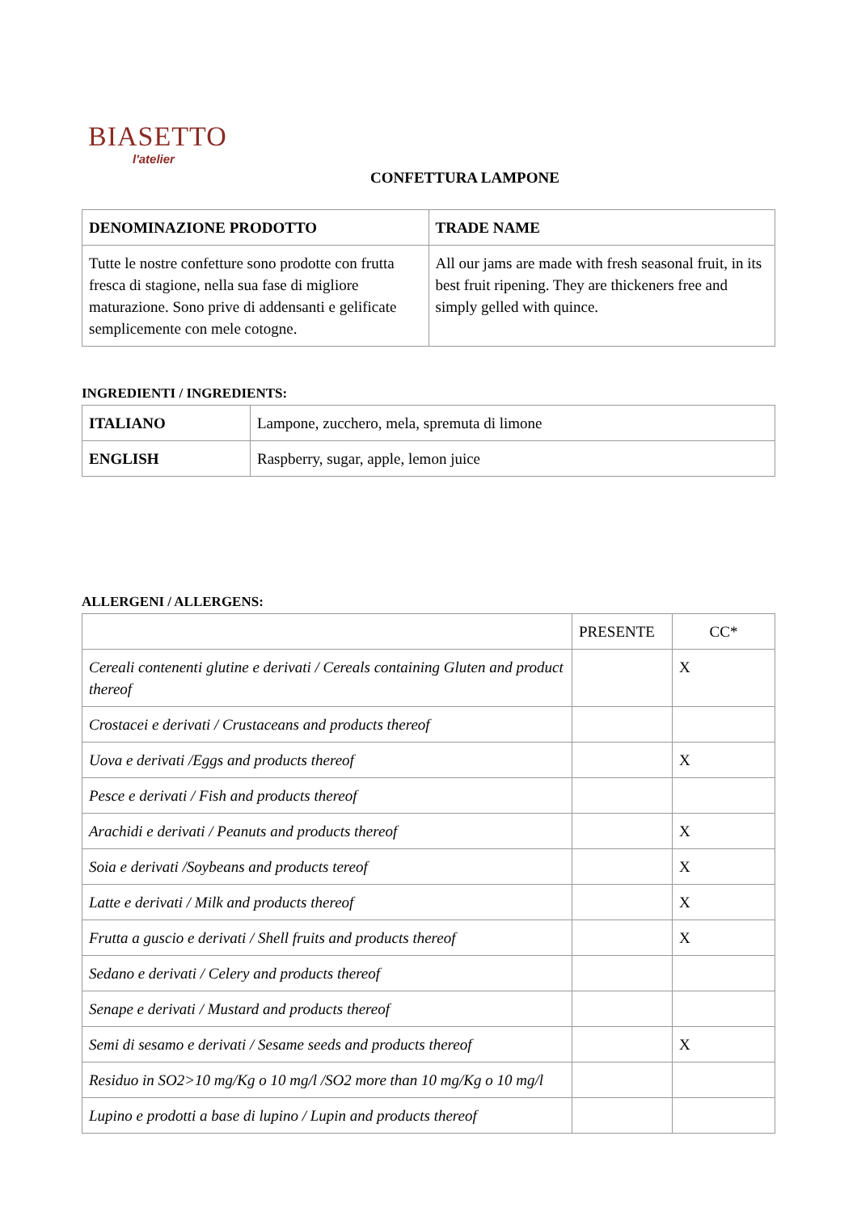BIASETTO
l'atelier
CONFETTURA LAMPONE
| DENOMINAZIONE PRODOTTO | TRADE NAME |
| --- | --- |
| Tutte le nostre confetture sono prodotte con frutta fresca di stagione, nella sua fase di migliore maturazione. Sono prive di addensanti e gelificate semplicemente con mele cotogne. | All our jams are made with fresh seasonal fruit, in its best fruit ripening. They are thickeners free and simply gelled with quince. |
INGREDIENTI / INGREDIENTS:
| ITALIANO | Lampone, zucchero, mela, spremuta di limone |
| ENGLISH | Raspberry, sugar, apple, lemon juice |
ALLERGENI / ALLERGENS:
| | PRESENTE | CC* |
| Cereali contenenti glutine e derivati / Cereals containing Gluten and product thereof | | X |
| Crostacei e derivati / Crustaceans and products thereof | | |
| Uova e derivati /Eggs and products thereof | | X |
| Pesce e derivati / Fish and products thereof | | |
| Arachidi e derivati / Peanuts and products thereof | | X |
| Soia e derivati /Soybeans and products tereof | | X |
| Latte e derivati / Milk and products thereof | | X |
| Frutta a guscio e derivati / Shell fruits and products thereof | | X |
| Sedano e derivati / Celery and products thereof | | |
| Senape e derivati / Mustard and products thereof | | |
| Semi di sesamo e derivati / Sesame seeds and products thereof | | X |
| Residuo in SO2>10 mg/Kg o 10 mg/l /SO2 more than 10 mg/Kg o 10 mg/l | | |
| Lupino e prodotti a base di lupino / Lupin and products thereof | | |